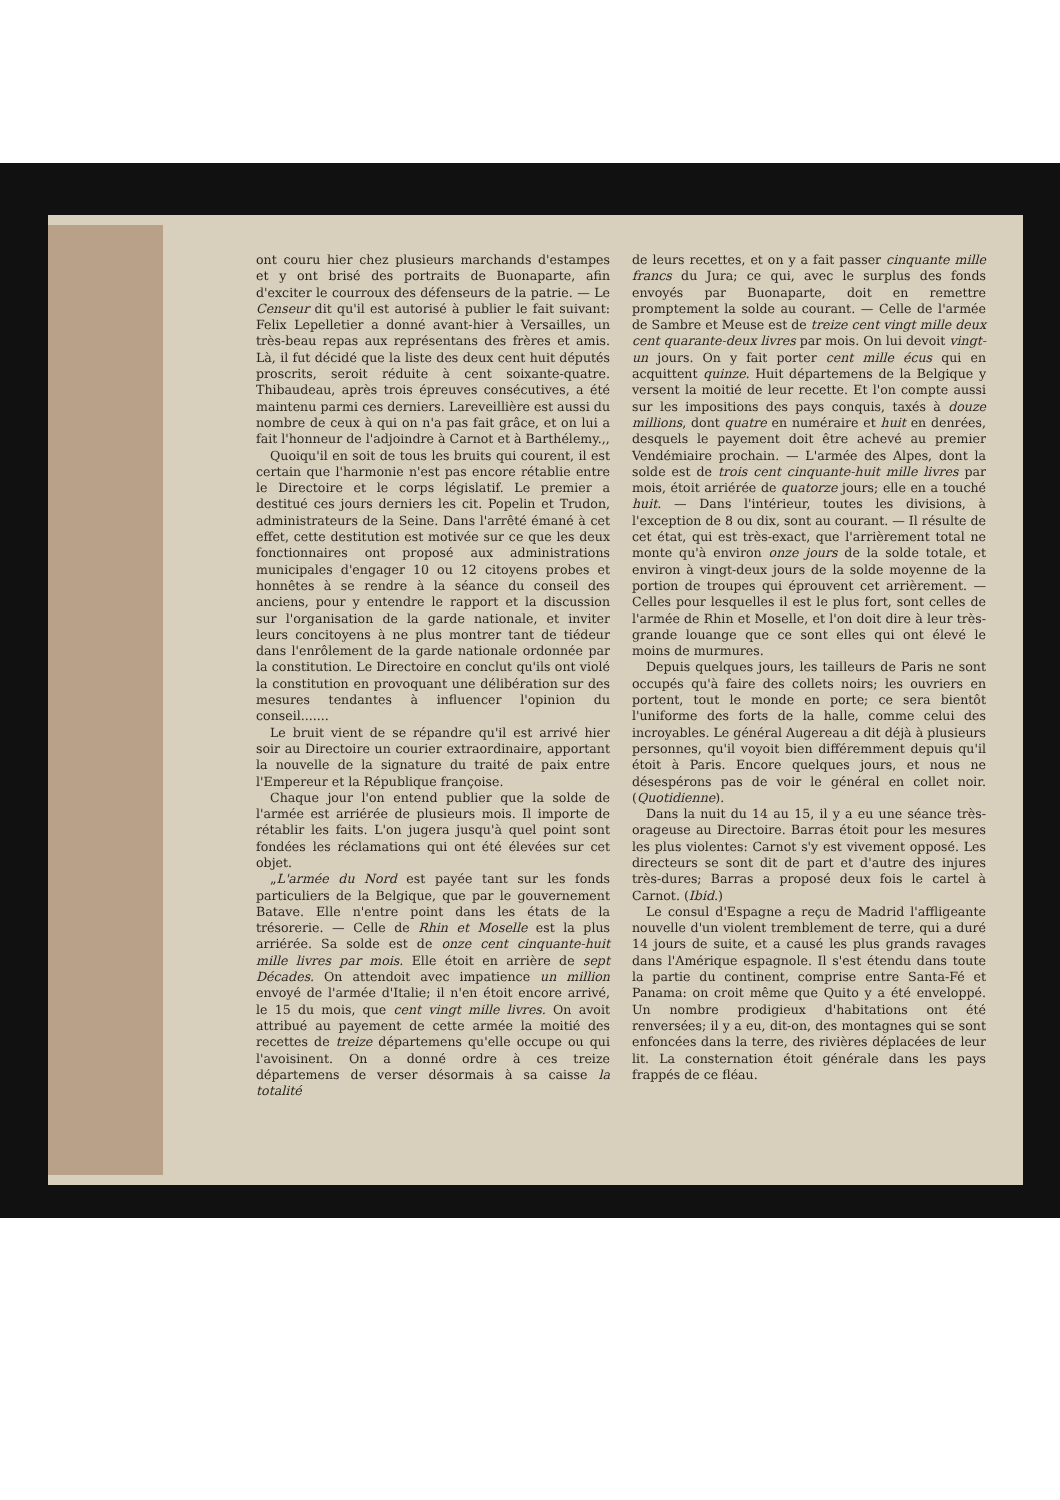ont couru hier chez plusieurs marchands d'estampes et y ont brisé des portraits de Buonaparte, afin d'exciter le courroux des défenseurs de la patrie. — Le Censeur dit qu'il est autorisé à publier le fait suivant: Felix Lepelletier a donné avant-hier à Versailles, un très-beau repas aux représentans des frères et amis. Là, il fut décidé que la liste des deux cent huit députés proscrits, seroit réduite à cent soixante-quatre. Thibaudeau, après trois épreuves consécutives, a été maintenu parmi ces derniers. Lareveillière est aussi du nombre de ceux à qui on n'a pas fait grâce, et on lui a fait l'honneur de l'adjoindre à Carnot et à Barthélemy.,,
Quoiqu'il en soit de tous les bruits qui courent, il est certain que l'harmonie n'est pas encore rétablie entre le Directoire et le corps législatif. Le premier a destitué ces jours derniers les cit. Popelin et Trudon, administrateurs de la Seine. Dans l'arrêté émané à cet effet, cette destitution est motivée sur ce que les deux fonctionnaires ont proposé aux administrations municipales d'engager 10 ou 12 citoyens probes et honnêtes à se rendre à la séance du conseil des anciens, pour y entendre le rapport et la discussion sur l'organisation de la garde nationale, et inviter leurs concitoyens à ne plus montrer tant de tiédeur dans l'enrôlement de la garde nationale ordonnée par la constitution. Le Directoire en conclut qu'ils ont violé la constitution en provoquant une délibération sur des mesures tendantes à influencer l'opinion du conseil.......
Le bruit vient de se répandre qu'il est arrivé hier soir au Directoire un courier extraordinaire, apportant la nouvelle de la signature du traité de paix entre l'Empereur et la République françoise.
Chaque jour l'on entend publier que la solde de l'armée est arriérée de plusieurs mois. Il importe de rétablir les faits. L'on jugera jusqu'à quel point sont fondées les réclamations qui ont été élevées sur cet objet.
„L'armée du Nord est payée tant sur les fonds particuliers de la Belgique, que par le gouvernement Batave. Elle n'entre point dans les états de la trésorerie. — Celle de Rhin et Moselle est la plus arriérée. Sa solde est de onze cent cinquante-huit mille livres par mois. Elle étoit en arrière de sept Décades. On attendoit avec impatience un million envoyé de l'armée d'Italie; il n'en étoit encore arrivé, le 15 du mois, que cent vingt mille livres. On avoit attribué au payement de cette armée la moitié des recettes de treize départemens qu'elle occupe ou qui l'avoisinent. On a donné ordre à ces treize départemens de verser désormais à sa caisse la totalité
de leurs recettes, et on y a fait passer cinquante mille francs du Jura; ce qui, avec le surplus des fonds envoyés par Buonaparte, doit en remettre promptement la solde au courant. — Celle de l'armée de Sambre et Meuse est de treize cent vingt mille deux cent quarante-deux livres par mois. On lui devoit vingt-un jours. On y fait porter cent mille écus qui en acquittent quinze. Huit départemens de la Belgique y versent la moitié de leur recette. Et l'on compte aussi sur les impositions des pays conquis, taxés à douze millions, dont quatre en numéraire et huit en denrées, desquels le payement doit être achevé au premier Vendémiaire prochain. — L'armée des Alpes, dont la solde est de trois cent cinquante-huit mille livres par mois, étoit arriérée de quatorze jours; elle en a touché huit. — Dans l'intérieur, toutes les divisions, à l'exception de 8 ou dix, sont au courant. — Il résulte de cet état, qui est très-exact, que l'arrièrement total ne monte qu'à environ onze jours de la solde totale, et environ à vingt-deux jours de la solde moyenne de la portion de troupes qui éprouvent cet arrièrement. — Celles pour lesquelles il est le plus fort, sont celles de l'armée de Rhin et Moselle, et l'on doit dire à leur très-grande louange que ce sont elles qui ont élevé le moins de murmures.
Depuis quelques jours, les tailleurs de Paris ne sont occupés qu'à faire des collets noirs; les ouvriers en portent, tout le monde en porte; ce sera bientôt l'uniforme des forts de la halle, comme celui des incroyables. Le général Augereau a dit déjà à plusieurs personnes, qu'il voyoit bien différemment depuis qu'il étoit à Paris. Encore quelques jours, et nous ne désespérons pas de voir le général en collet noir. (Quotidienne).
Dans la nuit du 14 au 15, il y a eu une séance très-orageuse au Directoire. Barras étoit pour les mesures les plus violentes: Carnot s'y est vivement opposé. Les directeurs se sont dit de part et d'autre des injures très-dures; Barras a proposé deux fois le cartel à Carnot. (Ibid.)
Le consul d'Espagne a reçu de Madrid l'affligeante nouvelle d'un violent tremblement de terre, qui a duré 14 jours de suite, et a causé les plus grands ravages dans l'Amérique espagnole. Il s'est étendu dans toute la partie du continent, comprise entre Santa-Fé et Panama: on croit même que Quito y a été enveloppé. Un nombre prodigieux d'habitations ont été renversées; il y a eu, dit-on, des montagnes qui se sont enfoncées dans la terre, des rivières déplacées de leur lit. La consternation étoit générale dans les pays frappés de ce fléau.